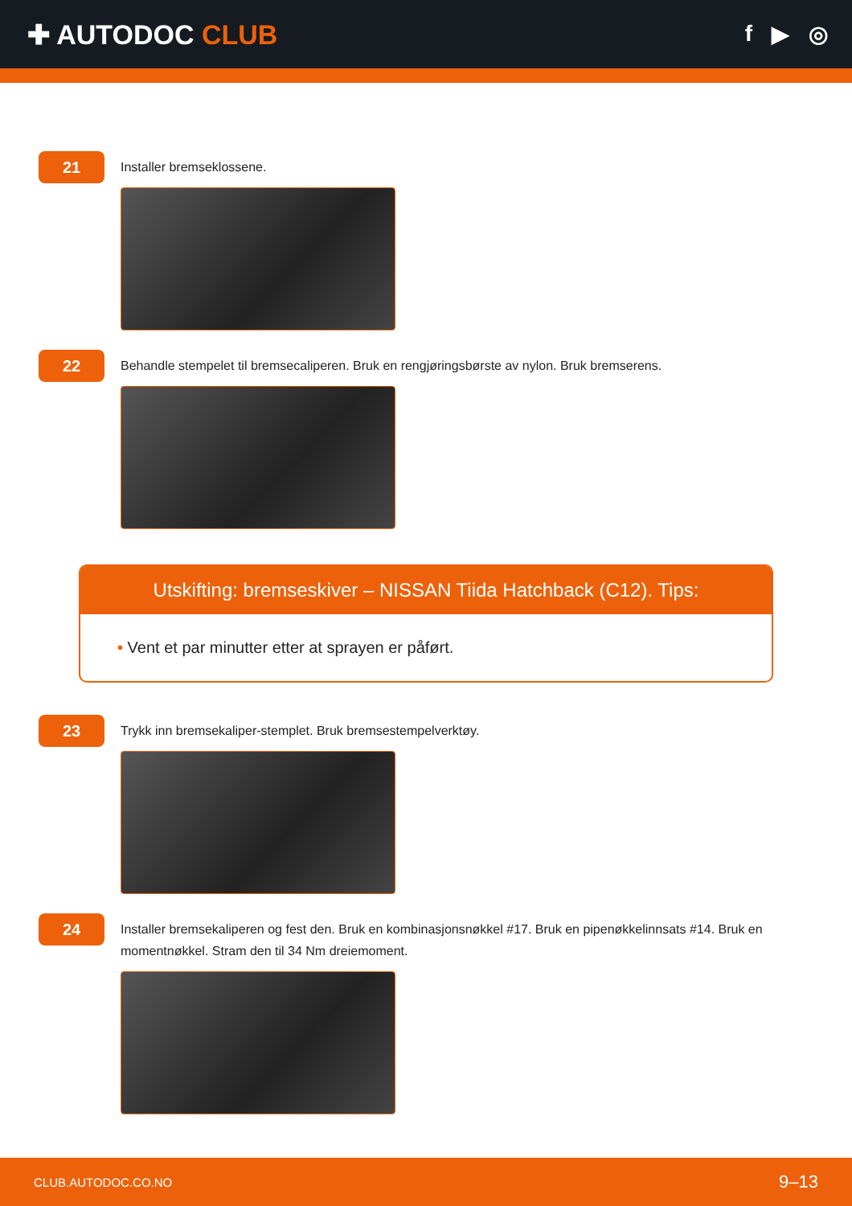✚ AUTODOC CLUB
f ▶ ◎
21
Installer bremseklossene.
22
Behandle stempelet til bremsecaliperen. Bruk en rengjøringsbørste av nylon. Bruk bremserens.
Utskifting: bremseskiver – NISSAN Tiida Hatchback (C12). Tips:
• Vent et par minutter etter at sprayen er påført.
23
Trykk inn bremsekaliper-stemplet. Bruk bremsestempelverktøy.
24
Installer bremsekaliperen og fest den. Bruk en kombinasjonsnøkkel #17. Bruk en pipenøkkelinnsats #14. Bruk en momentnøkkel. Stram den til 34 Nm dreiemoment.
CLUB.AUTODOC.CO.NO 9–13